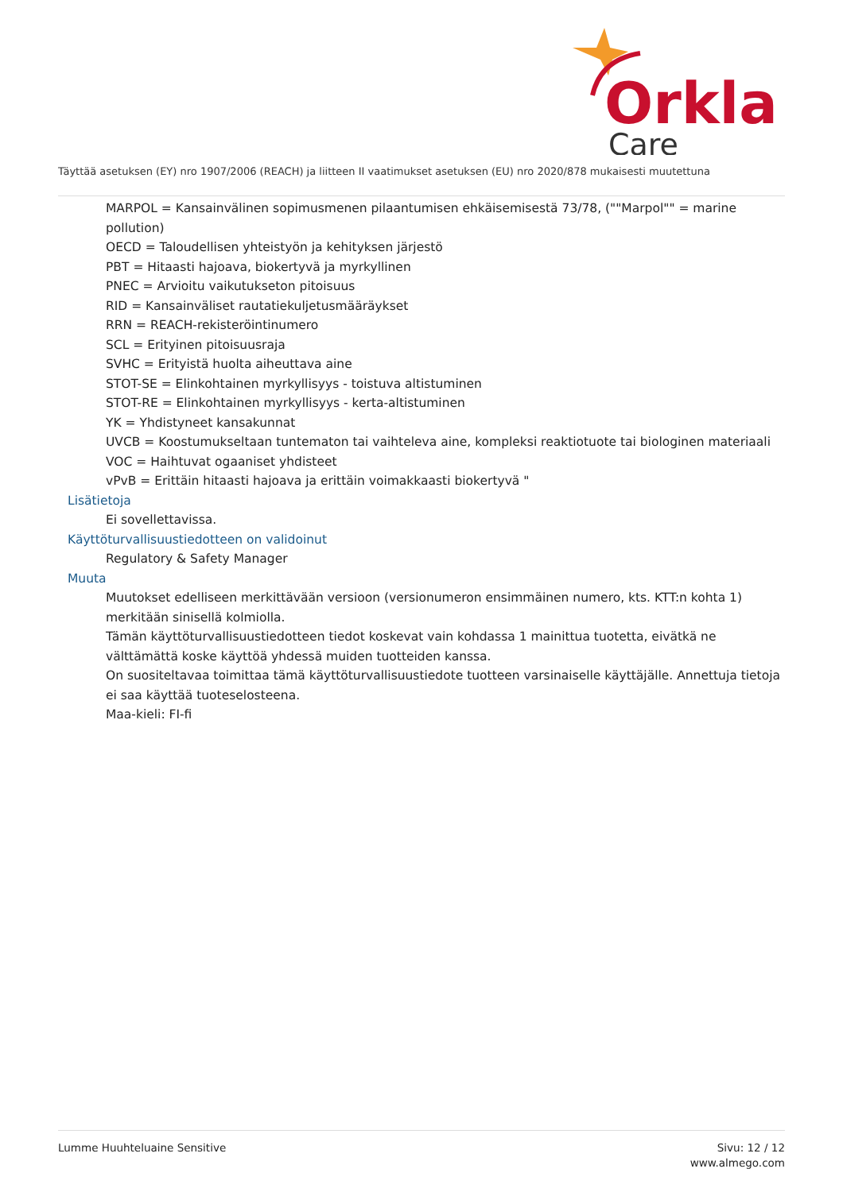Orkla
Care
Täyttää asetuksen (EY) nro 1907/2006 (REACH) ja liitteen II vaatimukset asetuksen (EU) nro 2020/878 mukaisesti muutettuna
MARPOL = Kansainvälinen sopimusmenen pilaantumisen ehkäisemisestä 73/78, (""Marpol"" = marine pollution)
OECD = Taloudellisen yhteistyön ja kehityksen järjestö
PBT = Hitaasti hajoava, biokertyvä ja myrkyllinen
PNEC = Arvioitu vaikutukseton pitoisuus
RID = Kansainväliset rautatiekuljetusmääräykset
RRN = REACH-rekisteröintinumero
SCL = Erityinen pitoisuusraja
SVHC = Erityistä huolta aiheuttava aine
STOT-SE = Elinkohtainen myrkyllisyys - toistuva altistuminen
STOT-RE = Elinkohtainen myrkyllisyys - kerta-altistuminen
YK = Yhdistyneet kansakunnat
UVCB = Koostumukseltaan tuntematon tai vaihteleva aine, kompleksi reaktiotuote tai biologinen materiaali
VOC = Haihtuvat ogaaniset yhdisteet
vPvB = Erittäin hitaasti hajoava ja erittäin voimakkaasti biokertyvä "
Lisätietoja
Ei sovellettavissa.
Käyttöturvallisuustiedotteen on validoinut
Regulatory & Safety Manager
Muuta
Muutokset edelliseen merkittävään versioon (versionumeron ensimmäinen numero, kts. KTT:n kohta 1) merkitään sinisellä kolmiolla.
Tämän käyttöturvallisuustiedotteen tiedot koskevat vain kohdassa 1 mainittua tuotetta, eivätkä ne välttämättä koske käyttöä yhdessä muiden tuotteiden kanssa.
On suositeltavaa toimittaa tämä käyttöturvallisuustiedote tuotteen varsinaiselle käyttäjälle. Annettuja tietoja ei saa käyttää tuoteselosteena.
Maa-kieli: FI-fi
Lumme Huuhteluaine Sensitive Sivu: 12 / 12
www.almego.com